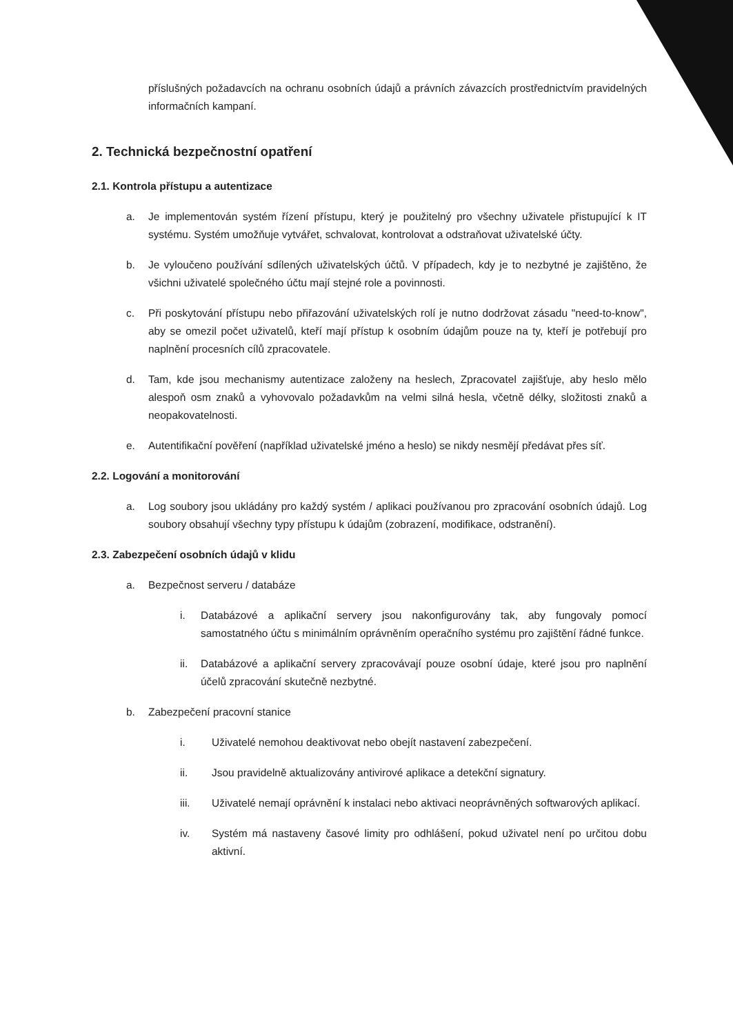příslušných požadavcích na ochranu osobních údajů a právních závazcích prostřednictvím pravidelných informačních kampaní.
2. Technická bezpečnostní opatření
2.1. Kontrola přístupu a autentizace
a. Je implementován systém řízení přístupu, který je použitelný pro všechny uživatele přistupující k IT systému. Systém umožňuje vytvářet, schvalovat, kontrolovat a odstraňovat uživatelské účty.
b. Je vyloučeno používání sdílených uživatelských účtů. V případech, kdy je to nezbytné je zajištěno, že všichni uživatelé společného účtu mají stejné role a povinnosti.
c. Při poskytování přístupu nebo přiřazování uživatelských rolí je nutno dodržovat zásadu "need-to-know", aby se omezil počet uživatelů, kteří mají přístup k osobním údajům pouze na ty, kteří je potřebují pro naplnění procesních cílů zpracovatele.
d. Tam, kde jsou mechanismy autentizace založeny na heslech, Zpracovatel zajišťuje, aby heslo mělo alespoň osm znaků a vyhovovalo požadavkům na velmi silná hesla, včetně délky, složitosti znaků a neopakovatelnosti.
e. Autentifikační pověření (například uživatelské jméno a heslo) se nikdy nesmějí předávat přes síť.
2.2. Logování a monitorování
a. Log soubory jsou ukládány pro každý systém / aplikaci používanou pro zpracování osobních údajů. Log soubory obsahují všechny typy přístupu k údajům (zobrazení, modifikace, odstranění).
2.3. Zabezpečení osobních údajů v klidu
a. Bezpečnost serveru / databáze
i. Databázové a aplikační servery jsou nakonfigurovány tak, aby fungovaly pomocí samostatného účtu s minimálním oprávněním operačního systému pro zajištění řádné funkce.
ii. Databázové a aplikační servery zpracovávají pouze osobní údaje, které jsou pro naplnění účelů zpracování skutečně nezbytné.
b. Zabezpečení pracovní stanice
i. Uživatelé nemohou deaktivovat nebo obejít nastavení zabezpečení.
ii. Jsou pravidelně aktualizovány antivirové aplikace a detekční signatury.
iii. Uživatelé nemají oprávnění k instalaci nebo aktivaci neoprávněných softwarových aplikací.
iv. Systém má nastaveny časové limity pro odhlášení, pokud uživatel není po určitou dobu aktivní.